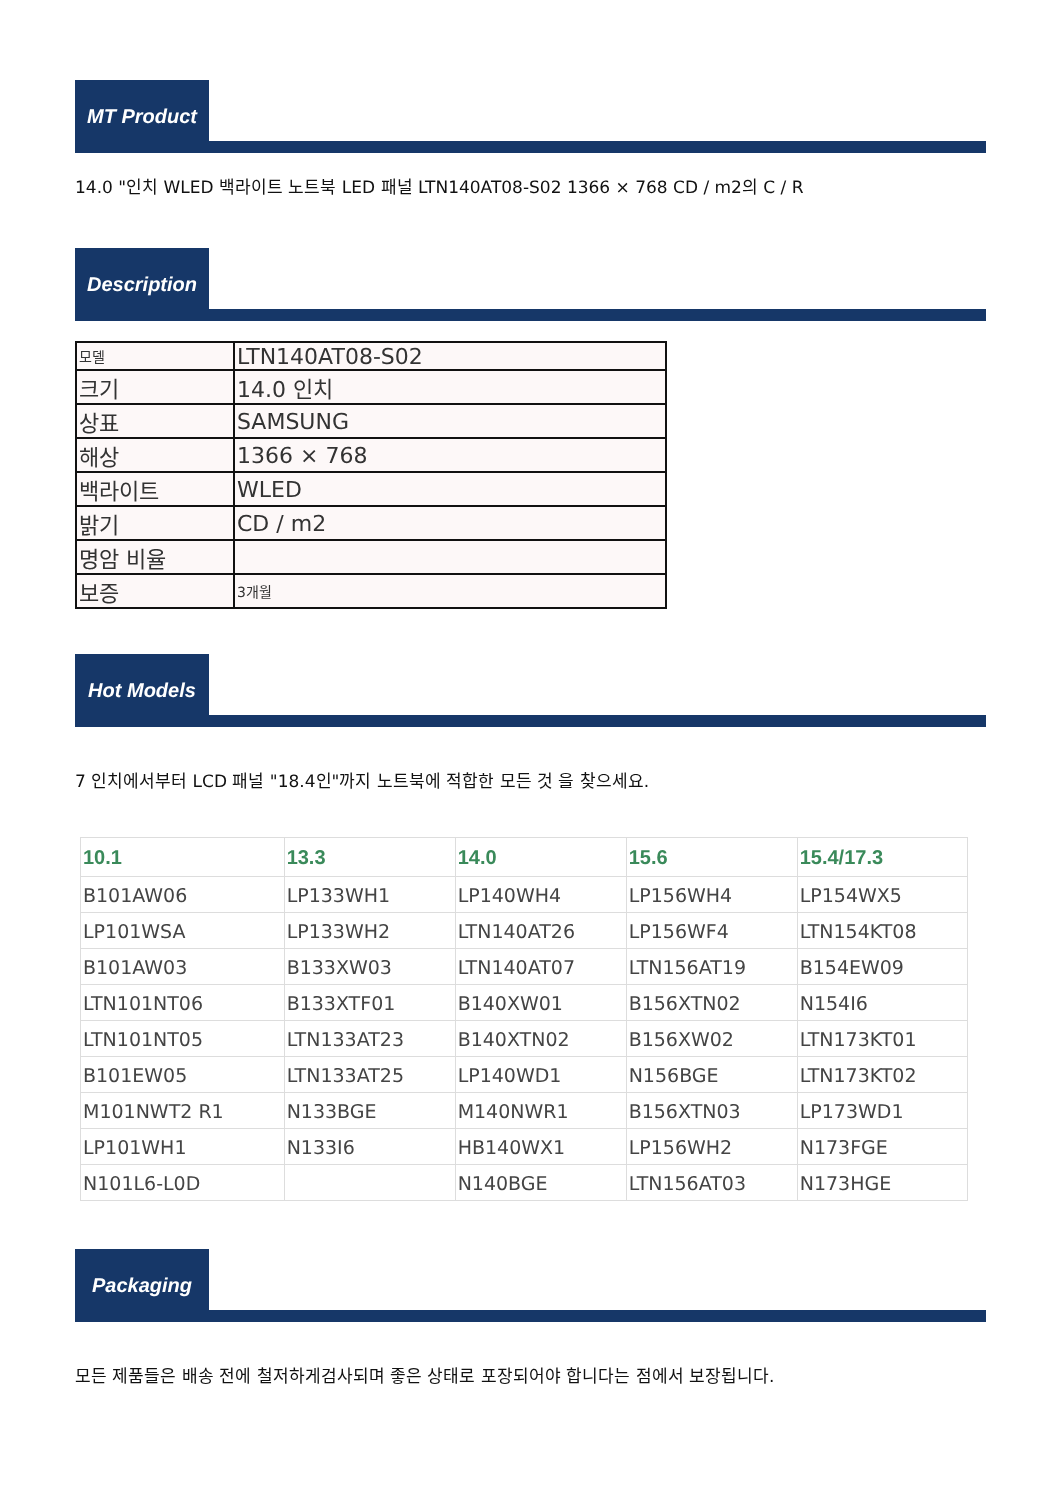MT Product
14.0 "인치 WLED 백라이트 노트북 LED 패널 LTN140AT08-S02 1366 × 768 CD / m2의 C / R
Description
| 모델 | LTN140AT08-S02 |
| 크기 | 14.0 인치 |
| 상표 | SAMSUNG |
| 해상 | 1366 × 768 |
| 백라이트 | WLED |
| 밝기 | CD / m2 |
| 명암 비율 | |
| 보증 | 3개월 |
Hot Models
7 인치에서부터 LCD 패널 "18.4인"까지 노트북에 적합한 모든 것 을 찾으세요.
| 10.1 | 13.3 | 14.0 | 15.6 | 15.4/17.3 |
| --- | --- | --- | --- | --- |
| B101AW06 | LP133WH1 | LP140WH4 | LP156WH4 | LP154WX5 |
| LP101WSA | LP133WH2 | LTN140AT26 | LP156WF4 | LTN154KT08 |
| B101AW03 | B133XW03 | LTN140AT07 | LTN156AT19 | B154EW09 |
| LTN101NT06 | B133XTF01 | B140XW01 | B156XTN02 | N154I6 |
| LTN101NT05 | LTN133AT23 | B140XTN02 | B156XW02 | LTN173KT01 |
| B101EW05 | LTN133AT25 | LP140WD1 | N156BGE | LTN173KT02 |
| M101NWT2 R1 | N133BGE | M140NWR1 | B156XTN03 | LP173WD1 |
| LP101WH1 | N133I6 | HB140WX1 | LP156WH2 | N173FGE |
| N101L6-L0D | | N140BGE | LTN156AT03 | N173HGE |
Packaging
모든 제품들은 배송 전에 철저하게검사되며 좋은 상태로 포장되어야 합니다는 점에서 보장됩니다.